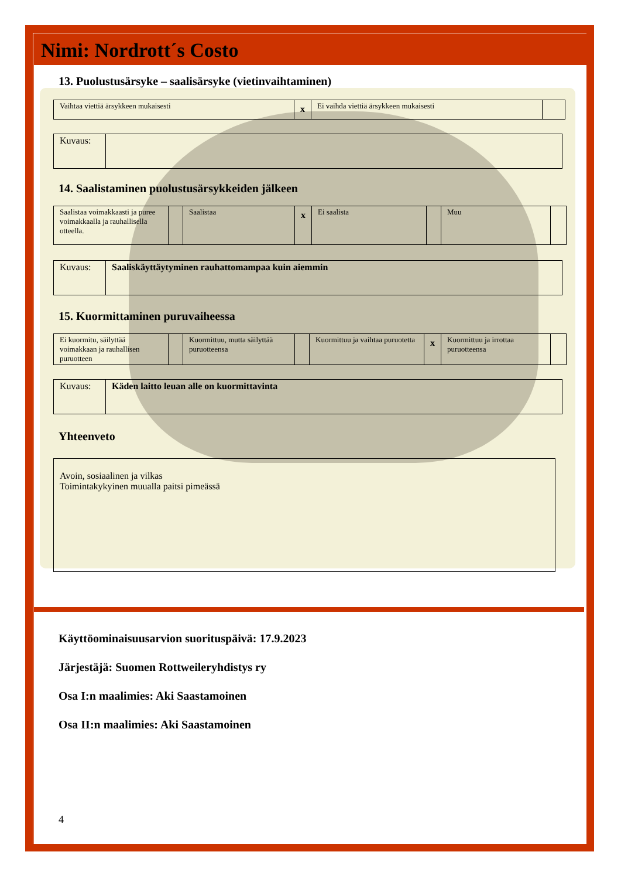Nimi: Nordrott´s Costo
13. Puolustusärsyke – saalisärsyke (vietinvaihtaminen)
| Vaihtaa viettiä ärsykkeen mukaisesti | x | Ei vaihda viettiä ärsykkeen mukaisesti | |
| Kuvaus: | |
14. Saalistaminen puolustusärsykkeiden jälkeen
| Saalistaa voimakkaasti ja puree voimakkaalla ja rauhallisella otteella. | | Saalistaa | x | Ei saalista | | Muu | |
| Kuvaus: | Saaliskäyttäytyminen rauhattomampaa kuin aiemmin |
15. Kuormittaminen puruvaiheessa
| Ei kuormitu, säilyttää voimakkaan ja rauhallisen puruotteen | | Kuormittuu, mutta säilyttää puruotteensa | | Kuormittuu ja vaihtaa puruotetta | x | Kuormittuu ja irrottaa puruotteensa | |
| Kuvaus: | Käden laitto leuan alle on kuormittavinta |
Yhteenveto
| Avoin, sosiaalinen ja vilkas Toimintakykyinen muualla paitsi pimeässä |
Käyttöominaisuusarvion suorituspäivä: 17.9.2023
Järjestäjä: Suomen Rottweileryhdistys ry
Osa I:n maalimies: Aki Saastamoinen
Osa II:n maalimies: Aki Saastamoinen
4